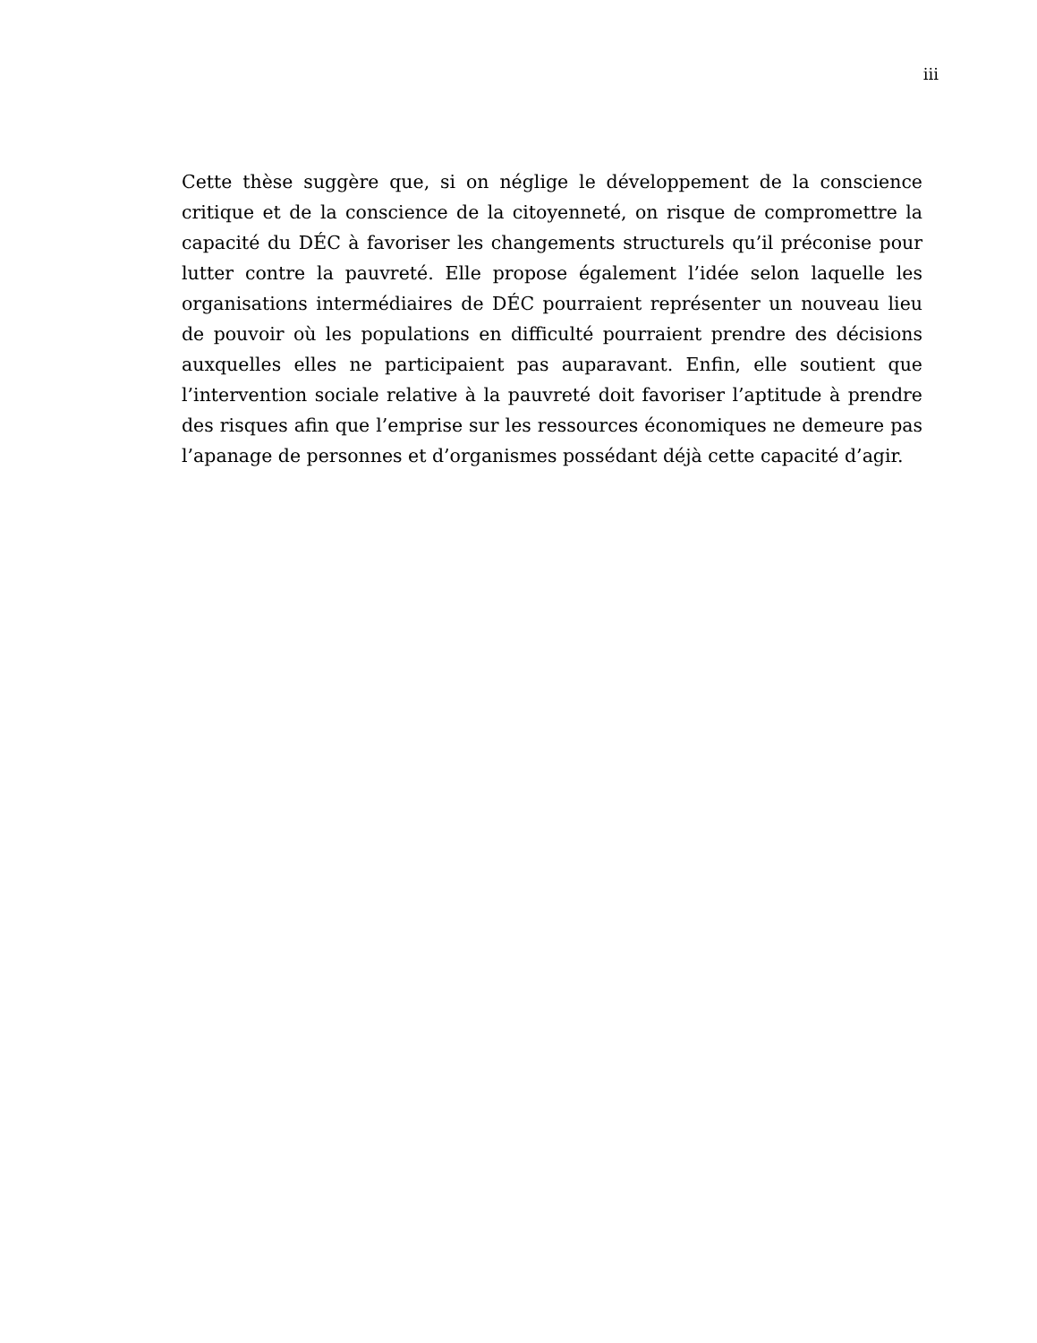iii
Cette thèse suggère que, si on néglige le développement de la conscience critique et de la conscience de la citoyenneté, on risque de compromettre la capacité du DÉC à favoriser les changements structurels qu’il préconise pour lutter contre la pauvreté. Elle propose également l’idée selon laquelle les organisations intermédiaires de DÉC pourraient représenter un nouveau lieu de pouvoir où les populations en difficulté pourraient prendre des décisions auxquelles elles ne participaient pas auparavant. Enfin, elle soutient que l’intervention sociale relative à la pauvreté doit favoriser l’aptitude à prendre des risques afin que l’emprise sur les ressources économiques ne demeure pas l’apanage de personnes et d’organismes possédant déjà cette capacité d’agir.